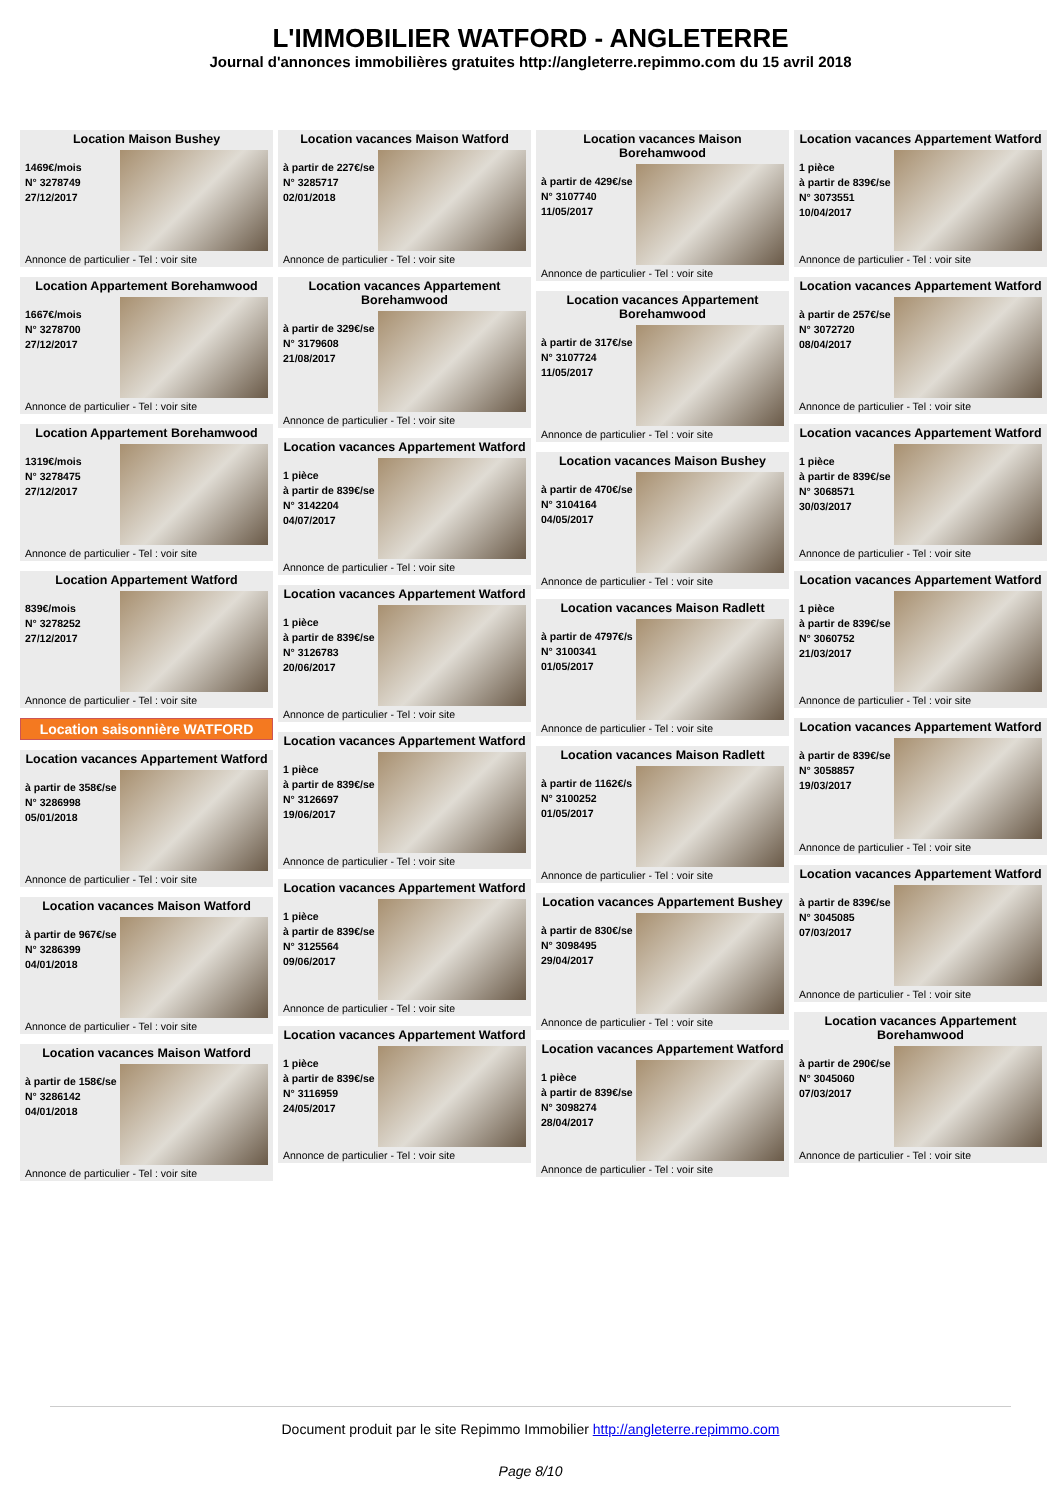L'IMMOBILIER WATFORD - ANGLETERRE
Journal d'annonces immobilières gratuites http://angleterre.repimmo.com du 15 avril 2018
Location Maison Bushey
1469€/mois
N° 3278749
27/12/2017
Annonce de particulier - Tel : voir site
Location Appartement Borehamwood
1667€/mois
N° 3278700
27/12/2017
Annonce de particulier - Tel : voir site
Location Appartement Borehamwood
1319€/mois
N° 3278475
27/12/2017
Annonce de particulier - Tel : voir site
Location Appartement Watford
839€/mois
N° 3278252
27/12/2017
Annonce de particulier - Tel : voir site
Location saisonnière WATFORD
Location vacances Appartement Watford
à partir de 358€/se
N° 3286998
05/01/2018
Annonce de particulier - Tel : voir site
Location vacances Maison Watford
à partir de 967€/se
N° 3286399
04/01/2018
Annonce de particulier - Tel : voir site
Location vacances Maison Watford
à partir de 158€/se
N° 3286142
04/01/2018
Annonce de particulier - Tel : voir site
Location vacances Maison Watford
à partir de 227€/se
N° 3285717
02/01/2018
Annonce de particulier - Tel : voir site
Location vacances Appartement Borehamwood
à partir de 329€/se
N° 3179608
21/08/2017
Annonce de particulier - Tel : voir site
Location vacances Appartement Watford
1 pièce
à partir de 839€/se
N° 3142204
04/07/2017
Annonce de particulier - Tel : voir site
Location vacances Appartement Watford
1 pièce
à partir de 839€/se
N° 3126783
20/06/2017
Annonce de particulier - Tel : voir site
Location vacances Appartement Watford
1 pièce
à partir de 839€/se
N° 3126697
19/06/2017
Annonce de particulier - Tel : voir site
Location vacances Appartement Watford
1 pièce
à partir de 839€/se
N° 3125564
09/06/2017
Annonce de particulier - Tel : voir site
Location vacances Appartement Watford
1 pièce
à partir de 839€/se
N° 3116959
24/05/2017
Annonce de particulier - Tel : voir site
Location vacances Maison Borehamwood
à partir de 429€/se
N° 3107740
11/05/2017
Annonce de particulier - Tel : voir site
Location vacances Appartement Borehamwood
à partir de 317€/se
N° 3107724
11/05/2017
Annonce de particulier - Tel : voir site
Location vacances Maison Bushey
à partir de 470€/se
N° 3104164
04/05/2017
Annonce de particulier - Tel : voir site
Location vacances Maison Radlett
à partir de 4797€/s
N° 3100341
01/05/2017
Annonce de particulier - Tel : voir site
Location vacances Maison Radlett
à partir de 1162€/s
N° 3100252
01/05/2017
Annonce de particulier - Tel : voir site
Location vacances Appartement Bushey
à partir de 830€/se
N° 3098495
29/04/2017
Annonce de particulier - Tel : voir site
Location vacances Appartement Watford
1 pièce
à partir de 839€/se
N° 3098274
28/04/2017
Annonce de particulier - Tel : voir site
Location vacances Appartement Watford
1 pièce
à partir de 839€/se
N° 3073551
10/04/2017
Annonce de particulier - Tel : voir site
Location vacances Appartement Watford
à partir de 257€/se
N° 3072720
08/04/2017
Annonce de particulier - Tel : voir site
Location vacances Appartement Watford
1 pièce
à partir de 839€/se
N° 3068571
30/03/2017
Annonce de particulier - Tel : voir site
Location vacances Appartement Watford
1 pièce
à partir de 839€/se
N° 3060752
21/03/2017
Annonce de particulier - Tel : voir site
Location vacances Appartement Watford
à partir de 839€/se
N° 3058857
19/03/2017
Annonce de particulier - Tel : voir site
Location vacances Appartement Watford
à partir de 839€/se
N° 3045085
07/03/2017
Annonce de particulier - Tel : voir site
Location vacances Appartement Borehamwood
à partir de 290€/se
N° 3045060
07/03/2017
Annonce de particulier - Tel : voir site
Document produit par le site Repimmo Immobilier http://angleterre.repimmo.com
Page 8/10